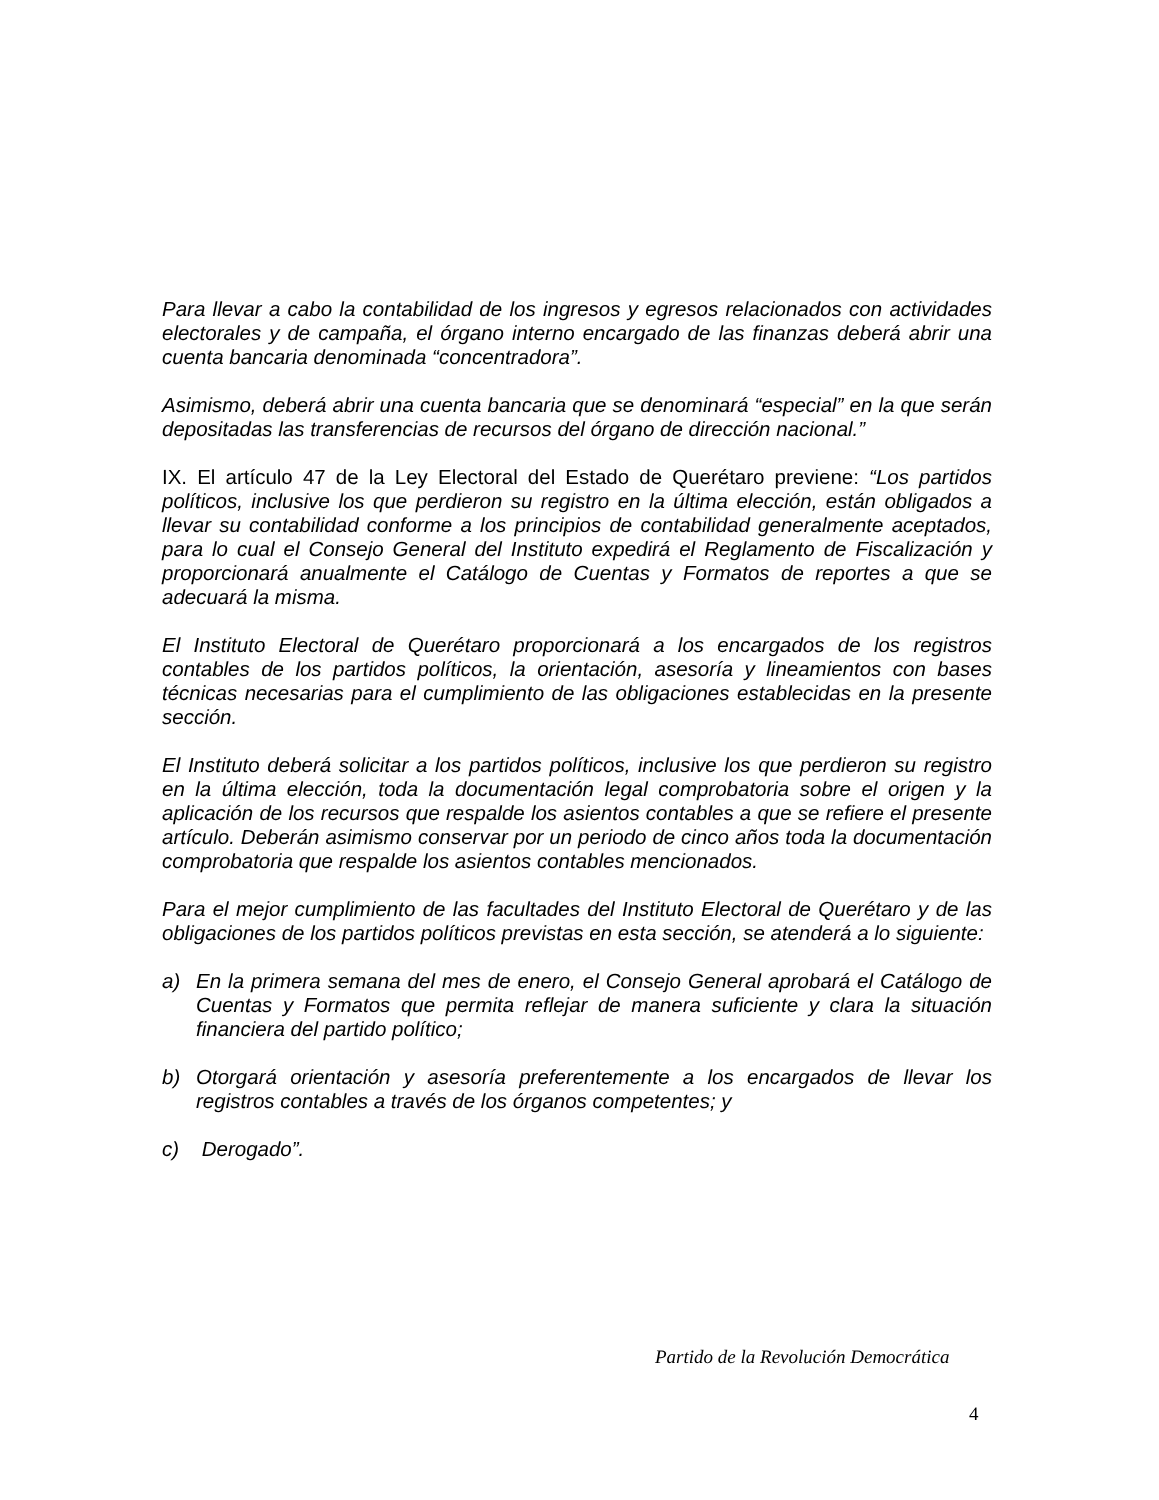Para llevar a cabo la contabilidad de los ingresos y egresos relacionados con actividades electorales y de campaña, el órgano interno encargado de las finanzas deberá abrir una cuenta bancaria denominada “concentradora”.
Asimismo, deberá abrir una cuenta bancaria que se denominará “especial” en la que serán depositadas las transferencias de recursos del órgano de dirección nacional.”
IX. El artículo 47 de la Ley Electoral del Estado de Querétaro previene: “Los partidos políticos, inclusive los que perdieron su registro en la última elección, están obligados a llevar su contabilidad conforme a los principios de contabilidad generalmente aceptados, para lo cual el Consejo General del Instituto expedirá el Reglamento de Fiscalización y proporcionará anualmente el Catálogo de Cuentas y Formatos de reportes a que se adecuará la misma.
El Instituto Electoral de Querétaro proporcionará a los encargados de los registros contables de los partidos políticos, la orientación, asesoría y lineamientos con bases técnicas necesarias para el cumplimiento de las obligaciones establecidas en la presente sección.
El Instituto deberá solicitar a los partidos políticos, inclusive los que perdieron su registro en la última elección, toda la documentación legal comprobatoria sobre el origen y la aplicación de los recursos que respalde los asientos contables a que se refiere el presente artículo. Deberán asimismo conservar por un periodo de cinco años toda la documentación comprobatoria que respalde los asientos contables mencionados.
Para el mejor cumplimiento de las facultades del Instituto Electoral de Querétaro y de las obligaciones de los partidos políticos previstas en esta sección, se atenderá a lo siguiente:
a) En la primera semana del mes de enero, el Consejo General aprobará el Catálogo de Cuentas y Formatos que permita reflejar de manera suficiente y clara la situación financiera del partido político;
b) Otorgará orientación y asesoría preferentemente a los encargados de llevar los registros contables a través de los órganos competentes; y
c) Derogado”.
Partido de la Revolución Democrática
4